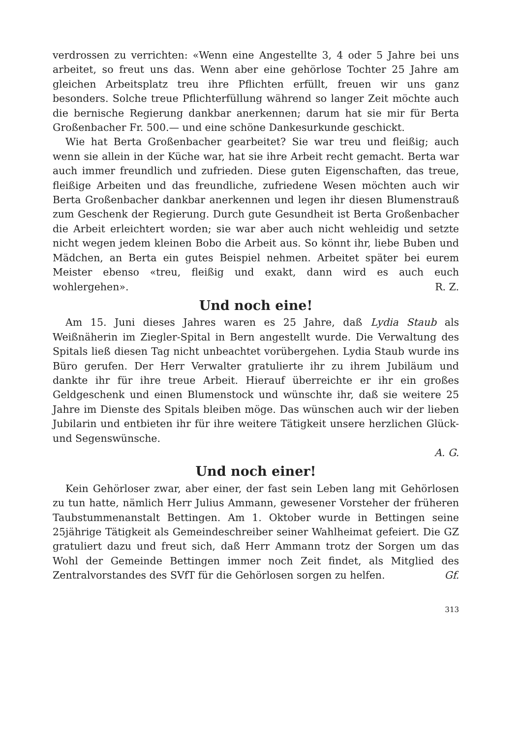verdrossen zu verrichten: «Wenn eine Angestellte 3, 4 oder 5 Jahre bei uns arbeitet, so freut uns das. Wenn aber eine gehörlose Tochter 25 Jahre am gleichen Arbeitsplatz treu ihre Pflichten erfüllt, freuen wir uns ganz besonders. Solche treue Pflichterfüllung während so langer Zeit möchte auch die bernische Regierung dankbar anerkennen; darum hat sie mir für Berta Großenbacher Fr. 500.— und eine schöne Dankesurkunde geschickt.
Wie hat Berta Großenbacher gearbeitet? Sie war treu und fleißig; auch wenn sie allein in der Küche war, hat sie ihre Arbeit recht gemacht. Berta war auch immer freundlich und zufrieden. Diese guten Eigenschaften, das treue, fleißige Arbeiten und das freundliche, zufriedene Wesen möchten auch wir Berta Großenbacher dankbar anerkennen und legen ihr diesen Blumenstrauß zum Geschenk der Regierung. Durch gute Gesundheit ist Berta Großenbacher die Arbeit erleichtert worden; sie war aber auch nicht wehleidig und setzte nicht wegen jedem kleinen Bobo die Arbeit aus. So könnt ihr, liebe Buben und Mädchen, an Berta ein gutes Beispiel nehmen. Arbeitet später bei eurem Meister ebenso «treu, fleißig und exakt, dann wird es auch euch wohlergehen». R. Z.
Und noch eine!
Am 15. Juni dieses Jahres waren es 25 Jahre, daß Lydia Staub als Weißnäherin im Ziegler-Spital in Bern angestellt wurde. Die Verwaltung des Spitals ließ diesen Tag nicht unbeachtet vorübergehen. Lydia Staub wurde ins Büro gerufen. Der Herr Verwalter gratulierte ihr zu ihrem Jubiläum und dankte ihr für ihre treue Arbeit. Hierauf überreichte er ihr ein großes Geldgeschenk und einen Blumenstock und wünschte ihr, daß sie weitere 25 Jahre im Dienste des Spitals bleiben möge. Das wünschen auch wir der lieben Jubilarin und entbieten ihr für ihre weitere Tätigkeit unsere herzlichen Glück- und Segenswünsche.
A. G.
Und noch einer!
Kein Gehörloser zwar, aber einer, der fast sein Leben lang mit Gehörlosen zu tun hatte, nämlich Herr Julius Ammann, gewesener Vorsteher der früheren Taubstummenanstalt Bettingen. Am 1. Oktober wurde in Bettingen seine 25jährige Tätigkeit als Gemeindeschreiber seiner Wahlheimat gefeiert. Die GZ gratuliert dazu und freut sich, daß Herr Ammann trotz der Sorgen um das Wohl der Gemeinde Bettingen immer noch Zeit findet, als Mitglied des Zentralvorstandes des SVfT für die Gehörlosen sorgen zu helfen. Gf.
313